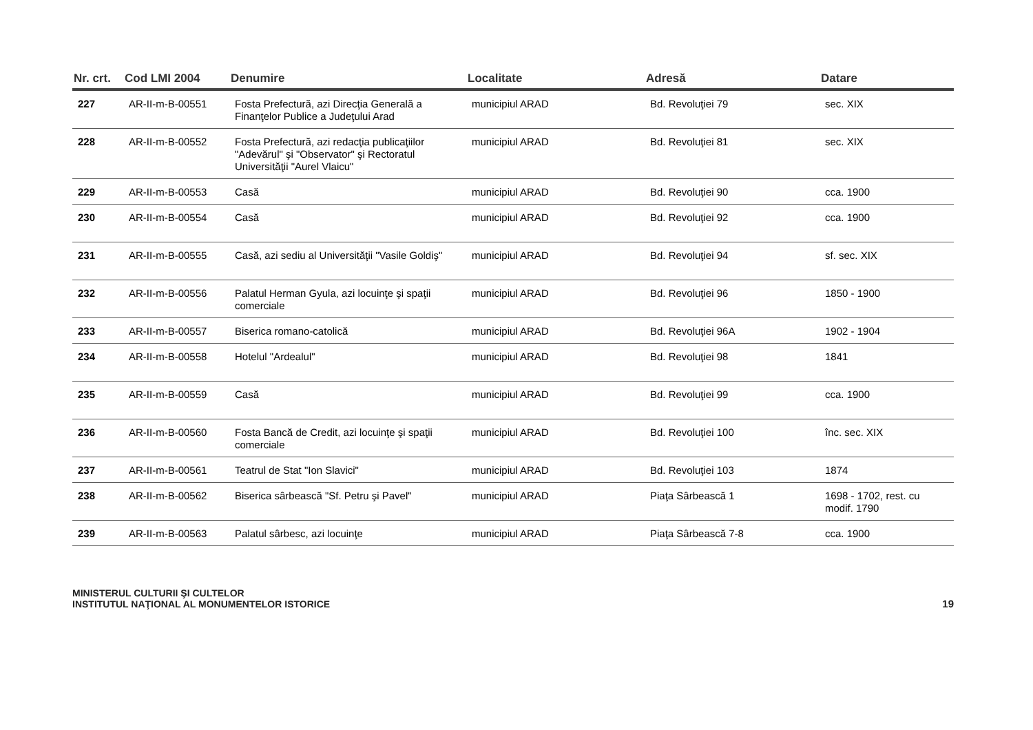| Nr. crt. | Cod LMI 2004 | Denumire | Localitate | Adresă | Datare |
| --- | --- | --- | --- | --- | --- |
| 227 | AR-II-m-B-00551 | Fosta Prefectură, azi Direcţia Generală a Finanţelor Publice a Judeţului Arad | municipiul ARAD | Bd. Revoluţiei 79 | sec. XIX |
| 228 | AR-II-m-B-00552 | Fosta Prefectură, azi redacţia publicaţiilor "Adevărul" şi "Observator" şi Rectoratul Universităţii "Aurel Vlaicu" | municipiul ARAD | Bd. Revoluţiei 81 | sec. XIX |
| 229 | AR-II-m-B-00553 | Casă | municipiul ARAD | Bd. Revoluţiei 90 | cca. 1900 |
| 230 | AR-II-m-B-00554 | Casă | municipiul ARAD | Bd. Revoluţiei 92 | cca. 1900 |
| 231 | AR-II-m-B-00555 | Casă, azi sediu al Universităţii "Vasile Goldiş" | municipiul ARAD | Bd. Revoluţiei 94 | sf. sec. XIX |
| 232 | AR-II-m-B-00556 | Palatul Herman Gyula, azi locuinţe şi spaţii comerciale | municipiul ARAD | Bd. Revoluţiei 96 | 1850 - 1900 |
| 233 | AR-II-m-B-00557 | Biserica romano-catolică | municipiul ARAD | Bd. Revoluţiei 96A | 1902 - 1904 |
| 234 | AR-II-m-B-00558 | Hotelul "Ardealul" | municipiul ARAD | Bd. Revoluţiei 98 | 1841 |
| 235 | AR-II-m-B-00559 | Casă | municipiul ARAD | Bd. Revoluţiei 99 | cca. 1900 |
| 236 | AR-II-m-B-00560 | Fosta Bancă de Credit, azi locuinţe şi spaţii comerciale | municipiul ARAD | Bd. Revoluţiei 100 | înc. sec. XIX |
| 237 | AR-II-m-B-00561 | Teatrul de Stat "Ion Slavici" | municipiul ARAD | Bd. Revoluţiei 103 | 1874 |
| 238 | AR-II-m-B-00562 | Biserica sârbească "Sf. Petru şi Pavel" | municipiul ARAD | Piaţa Sârbească 1 | 1698 - 1702, rest. cu modif. 1790 |
| 239 | AR-II-m-B-00563 | Palatul sârbesc, azi locuinţe | municipiul ARAD | Piaţa Sârbească 7-8 | cca. 1900 |
MINISTERUL CULTURII ŞI CULTELOR
INSTITUTUL NAŢIONAL AL MONUMENTELOR ISTORICE
19